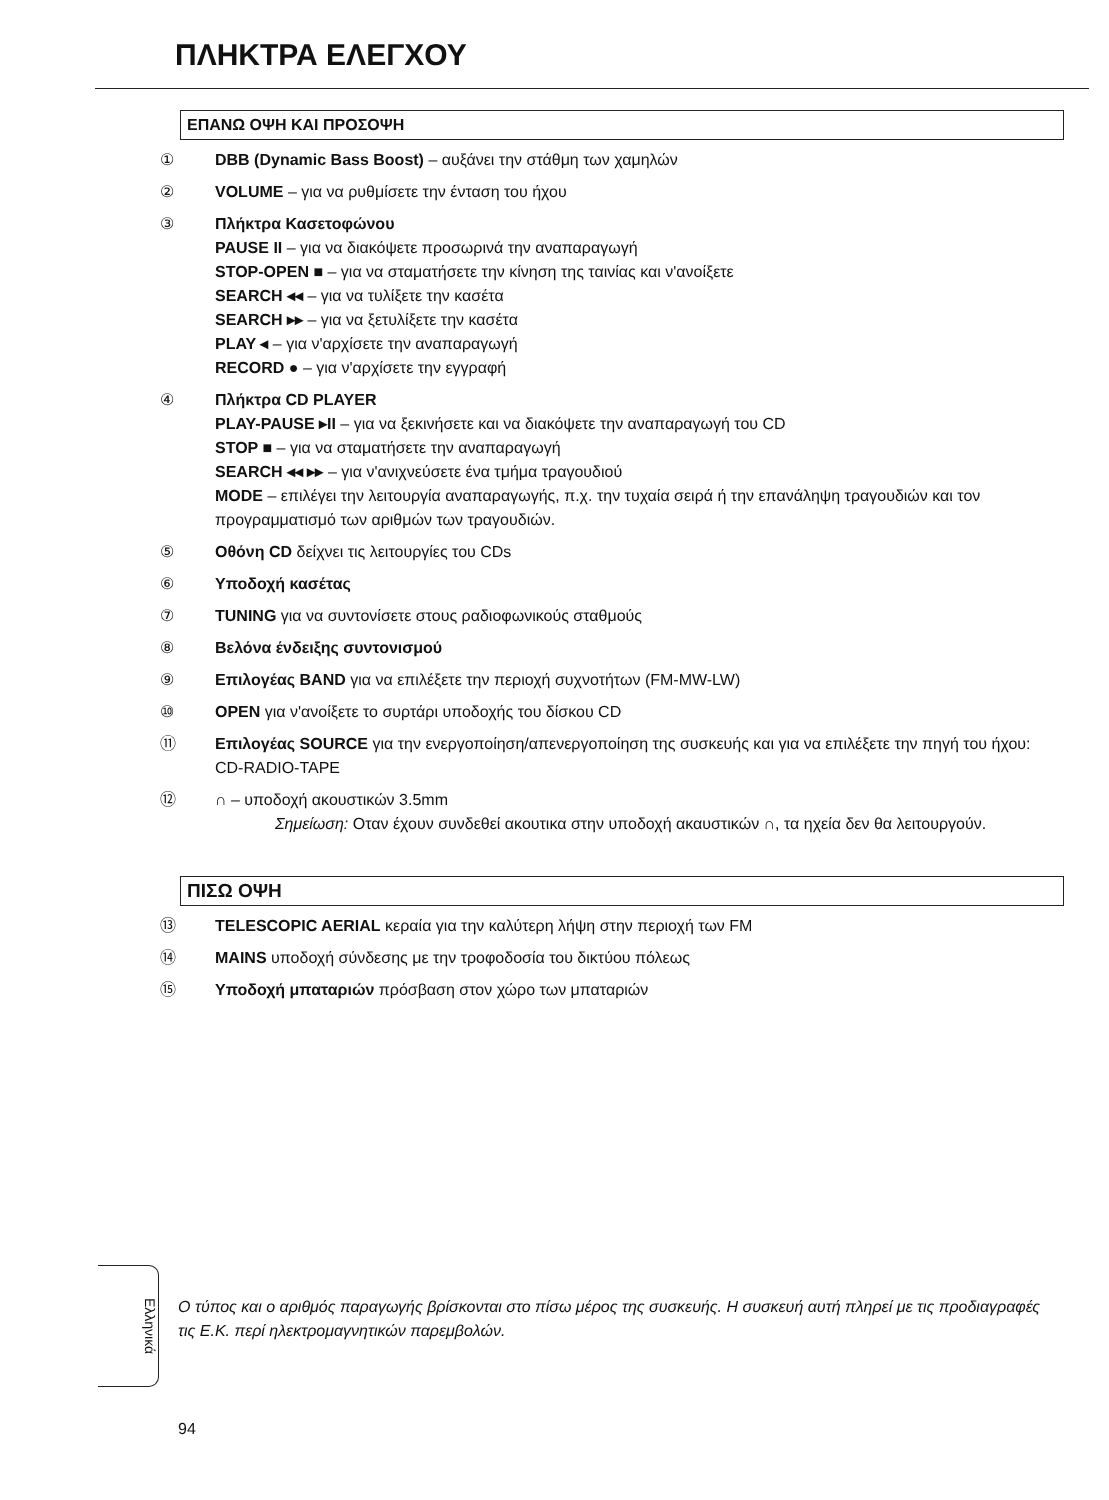ΠΛΗΚΤΡΑ ΕΛΕΓΧΟΥ
ΕΠΑΝΩ ΟΨΗ ΚΑΙ ΠΡΟΣΟΨΗ
① DBB (Dynamic Bass Boost) – αυξάνει την στάθμη των χαμηλών
② VOLUME – για να ρυθμίσετε την ένταση του ήχου
③ Πλήκτρα Κασετοφώνου
PAUSE II – για να διακόψετε προσωρινά την αναπαραγωγή
STOP-OPEN ■ – για να σταματήσετε την κίνηση της ταινίας και ν'ανοίξετε
SEARCH ◂◂ – για να τυλίξετε την κασέτα
SEARCH ▸▸ – για να ξετυλίξετε την κασέτα
PLAY ◂ – για ν'αρχίσετε την αναπαραγωγή
RECORD ● – για ν'αρχίσετε την εγγραφή
④ Πλήκτρα CD PLAYER
PLAY-PAUSE ▸II – για να ξεκινήσετε και να διακόψετε την αναπαραγωγή του CD
STOP ■ – για να σταματήσετε την αναπαραγωγή
SEARCH ◂◂ ▸▸ – για ν'ανιχνεύσετε ένα τμήμα τραγουδιού
MODE – επιλέγει την λειτουργία αναπαραγωγής, π.χ. την τυχαία σειρά ή την επανάληψη τραγουδιών και τον προγραμματισμό των αριθμών των τραγουδιών.
⑤ Οθόνη CD δείχνει τις λειτουργίες του CDs
⑥ Υποδοχή κασέτας
⑦ TUNING για να συντονίσετε στους ραδιοφωνικούς σταθμούς
⑧ Βελόνα ένδειξης συντονισμού
⑨ Επιλογέας BAND για να επιλέξετε την περιοχή συχνοτήτων (FM-MW-LW)
⑩ OPEN για ν'ανοίξετε το συρτάρι υποδοχής του δίσκου CD
⑪ Επιλογέας SOURCE για την ενεργοποίηση/απενεργοποίηση της συσκευής και για να επιλέξετε την πηγή του ήχου: CD-RADIO-TAPE
⑫ ∩ – υποδοχή ακουστικών 3.5mm
Σημείωση: Οταν έχουν συνδεθεί ακουτικα στην υποδοχή ακαυστικών ∩, τα ηχεία δεν θα λειτουργούν.
ΠΙΣΩ ΟΨΗ
⑬ TELESCOPIC AERIAL κεραία για την καλύτερη λήψη στην περιοχή των FM
⑭ MAINS υποδοχή σύνδεσης με την τροφοδοσία του δικτύου πόλεως
⑮ Υποδοχή μπαταριών πρόσβαση στον χώρο των μπαταριών
Ελληνικά
Ο τύπος και ο αριθμός παραγωγής βρίσκονται στο πίσω μέρος της συσκευής. Η συσκευή αυτή πληρεί με τις προδιαγραφές τις Ε.Κ. περί ηλεκτρομαγνητικών παρεμβολών.
94